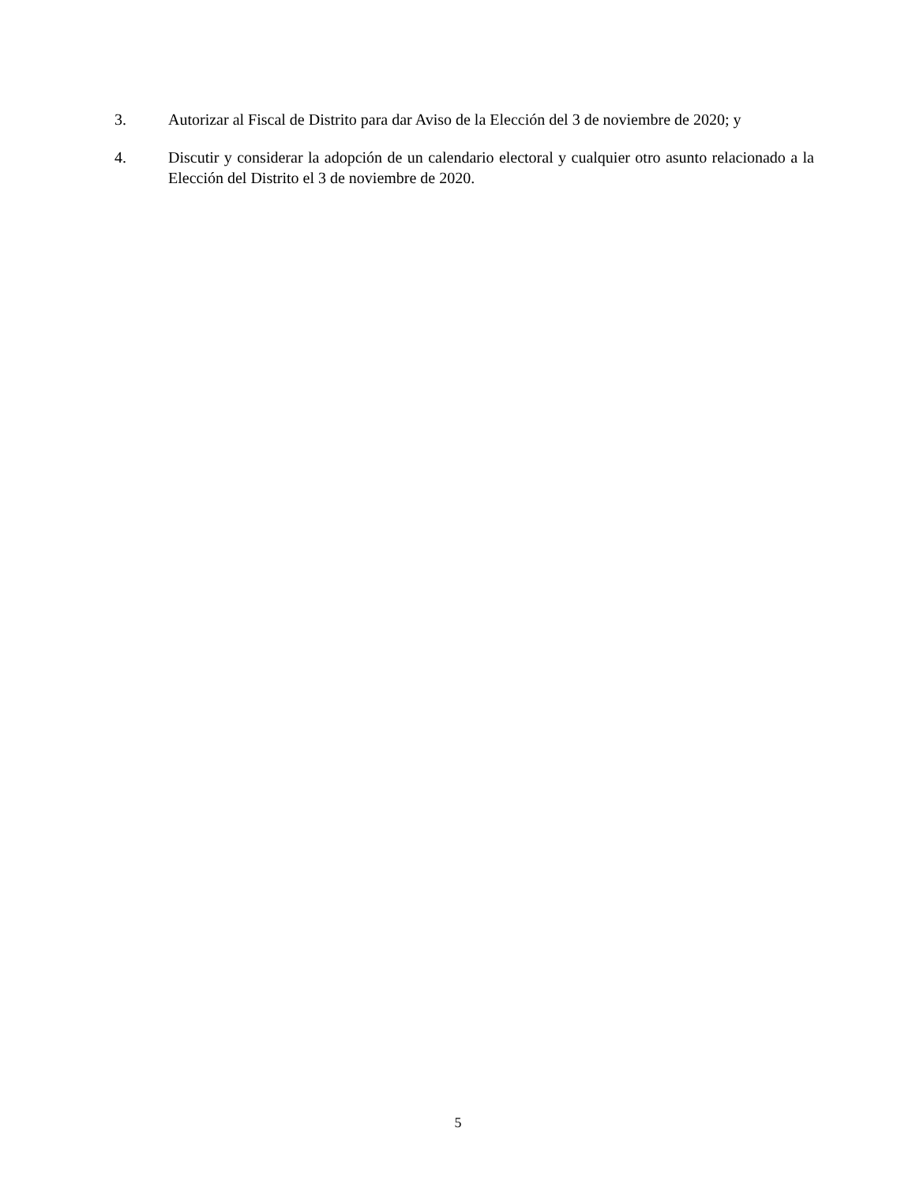3. Autorizar al Fiscal de Distrito para dar Aviso de la Elección del 3 de noviembre de 2020; y
4. Discutir y considerar la adopción de un calendario electoral y cualquier otro asunto relacionado a la Elección del Distrito el 3 de noviembre de 2020.
5